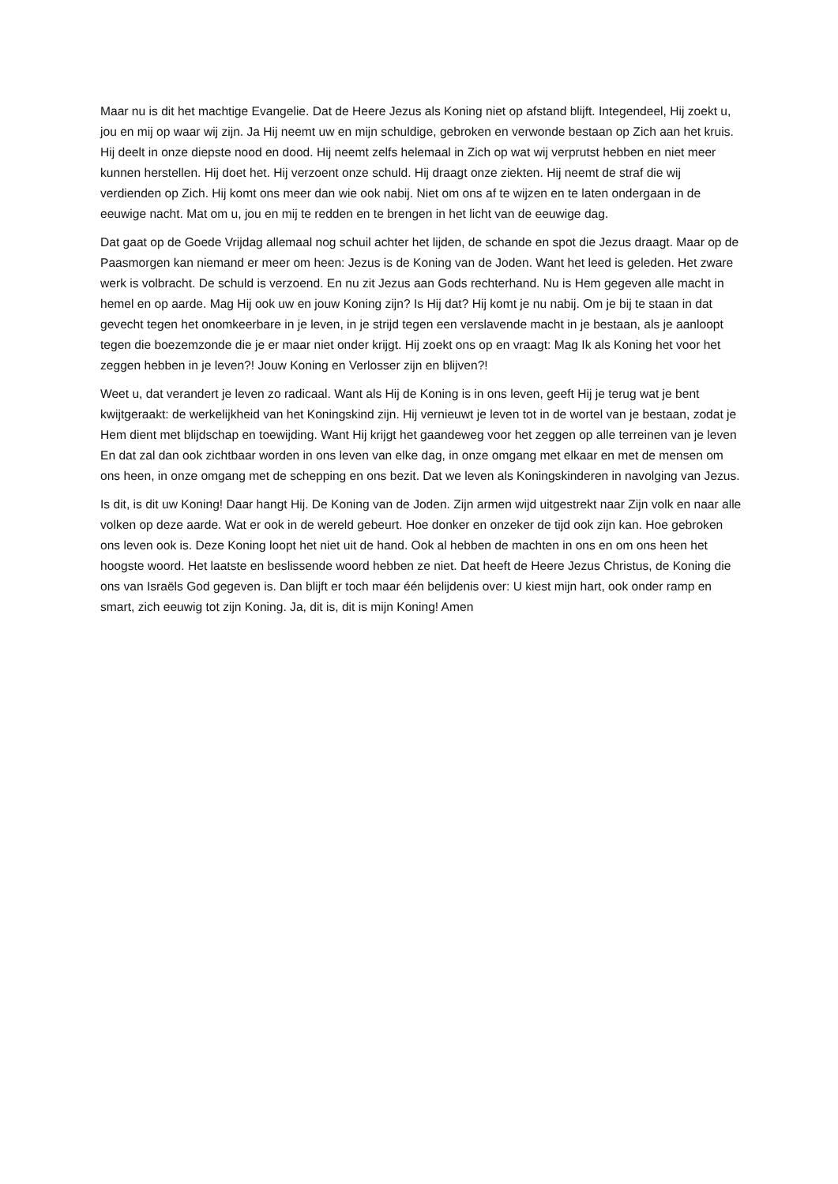Maar nu is dit het machtige Evangelie. Dat de Heere Jezus als Koning niet op afstand blijft. Integendeel, Hij zoekt u, jou en mij op waar wij zijn. Ja Hij neemt uw en mijn schuldige, gebroken en verwonde bestaan op Zich aan het kruis. Hij deelt in onze diepste nood en dood. Hij neemt zelfs helemaal in Zich op wat wij verprutst hebben en niet meer kunnen herstellen. Hij doet het. Hij verzoent onze schuld. Hij draagt onze ziekten. Hij neemt de straf die wij verdienden op Zich. Hij komt ons meer dan wie ook nabij. Niet om ons af te wijzen en te laten ondergaan in de eeuwige nacht. Mat om u, jou en mij te redden en te brengen in het licht van de eeuwige dag.
Dat gaat op de Goede Vrijdag allemaal nog schuil achter het lijden, de schande en spot die Jezus draagt. Maar op de Paasmorgen kan niemand er meer om heen: Jezus is de Koning van de Joden. Want het leed is geleden. Het zware werk is volbracht. De schuld is verzoend. En nu zit Jezus aan Gods rechterhand. Nu is Hem gegeven alle macht in hemel en op aarde. Mag Hij ook uw en jouw Koning zijn? Is Hij dat? Hij komt je nu nabij. Om je bij te staan in dat gevecht tegen het onomkeerbare in je leven, in je strijd tegen een verslavende macht in je bestaan, als je aanloopt tegen die boezemzonde die je er maar niet onder krijgt. Hij zoekt ons op en vraagt: Mag Ik als Koning het voor het zeggen hebben in je leven?! Jouw Koning en Verlosser zijn en blijven?!
Weet u, dat verandert je leven zo radicaal. Want als Hij de Koning is in ons leven, geeft Hij je terug wat je bent kwijtgeraakt: de werkelijkheid van het Koningskind zijn. Hij vernieuwt je leven tot in de wortel van je bestaan, zodat je Hem dient met blijdschap en toewijding. Want Hij krijgt het gaandeweg voor het zeggen op alle terreinen van je leven En dat zal dan ook zichtbaar worden in ons leven van elke dag, in onze omgang met elkaar en met de mensen om ons heen, in onze omgang met de schepping en ons bezit. Dat we leven als Koningskinderen in navolging van Jezus.
Is dit, is dit uw Koning! Daar hangt Hij. De Koning van de Joden. Zijn armen wijd uitgestrekt naar Zijn volk en naar alle volken op deze aarde. Wat er ook in de wereld gebeurt. Hoe donker en onzeker de tijd ook zijn kan. Hoe gebroken ons leven ook is. Deze Koning loopt het niet uit de hand. Ook al hebben de machten in ons en om ons heen het hoogste woord. Het laatste en beslissende woord hebben ze niet. Dat heeft de Heere Jezus Christus, de Koning die ons van Israëls God gegeven is. Dan blijft er toch maar één belijdenis over: U kiest mijn hart, ook onder ramp en smart, zich eeuwig tot zijn Koning. Ja, dit is, dit is mijn Koning! Amen